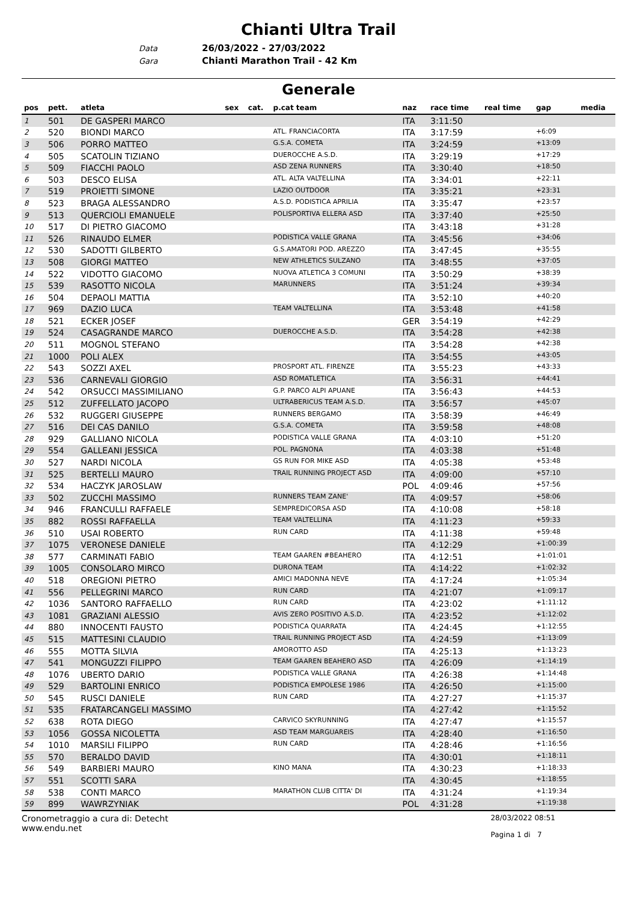Chianti Ultra Trail
Data 26/03/2022 - 27/03/2022
Gara Chianti Marathon Trail - 42 Km
Generale
| pos | pett. | atleta | sex | cat. | p.cat team | naz | race time | real time | gap | media |
| --- | --- | --- | --- | --- | --- | --- | --- | --- | --- | --- |
| 1 | 501 | DE GASPERI MARCO | | | | ITA | 3:11:50 | | | |
| 2 | 520 | BIONDI MARCO | | | ATL. FRANCIACORTA | ITA | 3:17:59 | | +6:09 | |
| 3 | 506 | PORRO MATTEO | | | G.S.A. COMETA | ITA | 3:24:59 | | +13:09 | |
| 4 | 505 | SCATOLIN TIZIANO | | | DUEROCCHE A.S.D. | ITA | 3:29:19 | | +17:29 | |
| 5 | 509 | FIACCHI PAOLO | | | ASD ZENA RUNNERS | ITA | 3:30:40 | | +18:50 | |
| 6 | 503 | DESCO ELISA | | | ATL. ALTA VALTELLINA | ITA | 3:34:01 | | +22:11 | |
| 7 | 519 | PROIETTI SIMONE | | | LAZIO OUTDOOR | ITA | 3:35:21 | | +23:31 | |
| 8 | 523 | BRAGA ALESSANDRO | | | A.S.D. PODISTICA APRILIA | ITA | 3:35:47 | | +23:57 | |
| 9 | 513 | QUERCIOLI EMANUELE | | | POLISPORTIVA ELLERA ASD | ITA | 3:37:40 | | +25:50 | |
| 10 | 517 | DI PIETRO GIACOMO | | | | ITA | 3:43:18 | | +31:28 | |
| 11 | 526 | RINAUDO ELMER | | | PODISTICA VALLE GRANA | ITA | 3:45:56 | | +34:06 | |
| 12 | 530 | SADOTTI GILBERTO | | | G.S.AMATORI POD. AREZZO | ITA | 3:47:45 | | +35:55 | |
| 13 | 508 | GIORGI MATTEO | | | NEW ATHLETICS SULZANO | ITA | 3:48:55 | | +37:05 | |
| 14 | 522 | VIDOTTO GIACOMO | | | NUOVA ATLETICA 3 COMUNI | ITA | 3:50:29 | | +38:39 | |
| 15 | 539 | RASOTTO NICOLA | | | MARUNNERS | ITA | 3:51:24 | | +39:34 | |
| 16 | 504 | DEPAOLI MATTIA | | | | ITA | 3:52:10 | | +40:20 | |
| 17 | 969 | DAZIO LUCA | | | TEAM VALTELLINA | ITA | 3:53:48 | | +41:58 | |
| 18 | 521 | ECKER JOSEF | | | | GER | 3:54:19 | | +42:29 | |
| 19 | 524 | CASAGRANDE MARCO | | | DUEROCCHE A.S.D. | ITA | 3:54:28 | | +42:38 | |
| 20 | 511 | MOGNOL STEFANO | | | | ITA | 3:54:28 | | +42:38 | |
| 21 | 1000 | POLI ALEX | | | | ITA | 3:54:55 | | +43:05 | |
| 22 | 543 | SOZZI AXEL | | | PROSPORT ATL. FIRENZE | ITA | 3:55:23 | | +43:33 | |
| 23 | 536 | CARNEVALI GIORGIO | | | ASD ROMATLETICA | ITA | 3:56:31 | | +44:41 | |
| 24 | 542 | ORSUCCI MASSIMILIANO | | | G.P. PARCO ALPI APUANE | ITA | 3:56:43 | | +44:53 | |
| 25 | 512 | ZUFFELLATO JACOPO | | | ULTRABERICUS TEAM A.S.D. | ITA | 3:56:57 | | +45:07 | |
| 26 | 532 | RUGGERI GIUSEPPE | | | RUNNERS BERGAMO | ITA | 3:58:39 | | +46:49 | |
| 27 | 516 | DEI CAS DANILO | | | G.S.A. COMETA | ITA | 3:59:58 | | +48:08 | |
| 28 | 929 | GALLIANO NICOLA | | | PODISTICA VALLE GRANA | ITA | 4:03:10 | | +51:20 | |
| 29 | 554 | GALLEANI JESSICA | | | POL. PAGNONA | ITA | 4:03:38 | | +51:48 | |
| 30 | 527 | NARDI NICOLA | | | GS RUN FOR MIKE ASD | ITA | 4:05:38 | | +53:48 | |
| 31 | 525 | BERTELLI MAURO | | | TRAIL RUNNING PROJECT ASD | ITA | 4:09:00 | | +57:10 | |
| 32 | 534 | HACZYK JAROSLAW | | | | POL | 4:09:46 | | +57:56 | |
| 33 | 502 | ZUCCHI MASSIMO | | | RUNNERS TEAM ZANE' | ITA | 4:09:57 | | +58:06 | |
| 34 | 946 | FRANCULLI RAFFAELE | | | SEMPREDICORSA ASD | ITA | 4:10:08 | | +58:18 | |
| 35 | 882 | ROSSI RAFFAELLA | | | TEAM VALTELLINA | ITA | 4:11:23 | | +59:33 | |
| 36 | 510 | USAI ROBERTO | | | RUN CARD | ITA | 4:11:38 | | +59:48 | |
| 37 | 1075 | VERONESE DANIELE | | | | ITA | 4:12:29 | | +1:00:39 | |
| 38 | 577 | CARMINATI FABIO | | | TEAM GAAREN #BEAHERO | ITA | 4:12:51 | | +1:01:01 | |
| 39 | 1005 | CONSOLARO MIRCO | | | DURONA TEAM | ITA | 4:14:22 | | +1:02:32 | |
| 40 | 518 | OREGIONI PIETRO | | | AMICI MADONNA NEVE | ITA | 4:17:24 | | +1:05:34 | |
| 41 | 556 | PELLEGRINI MARCO | | | RUN CARD | ITA | 4:21:07 | | +1:09:17 | |
| 42 | 1036 | SANTORO RAFFAELLO | | | RUN CARD | ITA | 4:23:02 | | +1:11:12 | |
| 43 | 1081 | GRAZIANI ALESSIO | | | AVIS ZERO POSITIVO A.S.D. | ITA | 4:23:52 | | +1:12:02 | |
| 44 | 880 | INNOCENTI FAUSTO | | | PODISTICA QUARRATA | ITA | 4:24:45 | | +1:12:55 | |
| 45 | 515 | MATTESINI CLAUDIO | | | TRAIL RUNNING PROJECT ASD | ITA | 4:24:59 | | +1:13:09 | |
| 46 | 555 | MOTTA SILVIA | | | AMOROTTO ASD | ITA | 4:25:13 | | +1:13:23 | |
| 47 | 541 | MONGUZZI FILIPPO | | | TEAM GAAREN BEAHERO ASD | ITA | 4:26:09 | | +1:14:19 | |
| 48 | 1076 | UBERTO DARIO | | | PODISTICA VALLE GRANA | ITA | 4:26:38 | | +1:14:48 | |
| 49 | 529 | BARTOLINI ENRICO | | | PODISTICA EMPOLESE 1986 | ITA | 4:26:50 | | +1:15:00 | |
| 50 | 545 | RUSCI DANIELE | | | RUN CARD | ITA | 4:27:27 | | +1:15:37 | |
| 51 | 535 | FRATARCANGELI MASSIMO | | | | ITA | 4:27:42 | | +1:15:52 | |
| 52 | 638 | ROTA DIEGO | | | CARVICO SKYRUNNING | ITA | 4:27:47 | | +1:15:57 | |
| 53 | 1056 | GOSSA NICOLETTA | | | ASD TEAM MARGUAREIS | ITA | 4:28:40 | | +1:16:50 | |
| 54 | 1010 | MARSILI FILIPPO | | | RUN CARD | ITA | 4:28:46 | | +1:16:56 | |
| 55 | 570 | BERALDO DAVID | | | | ITA | 4:30:01 | | +1:18:11 | |
| 56 | 549 | BARBIERI MAURO | | | KINO MANA | ITA | 4:30:23 | | +1:18:33 | |
| 57 | 551 | SCOTTI SARA | | | | ITA | 4:30:45 | | +1:18:55 | |
| 58 | 538 | CONTI MARCO | | | MARATHON CLUB CITTA' DI | ITA | 4:31:24 | | +1:19:34 | |
| 59 | 899 | WAWRZYNIAK | | | | POL | 4:31:28 | | +1:19:38 | |
Cronometraggio a cura di: Detecht
www.endu.net
28/03/2022 08:51
Pagina 1 di 7